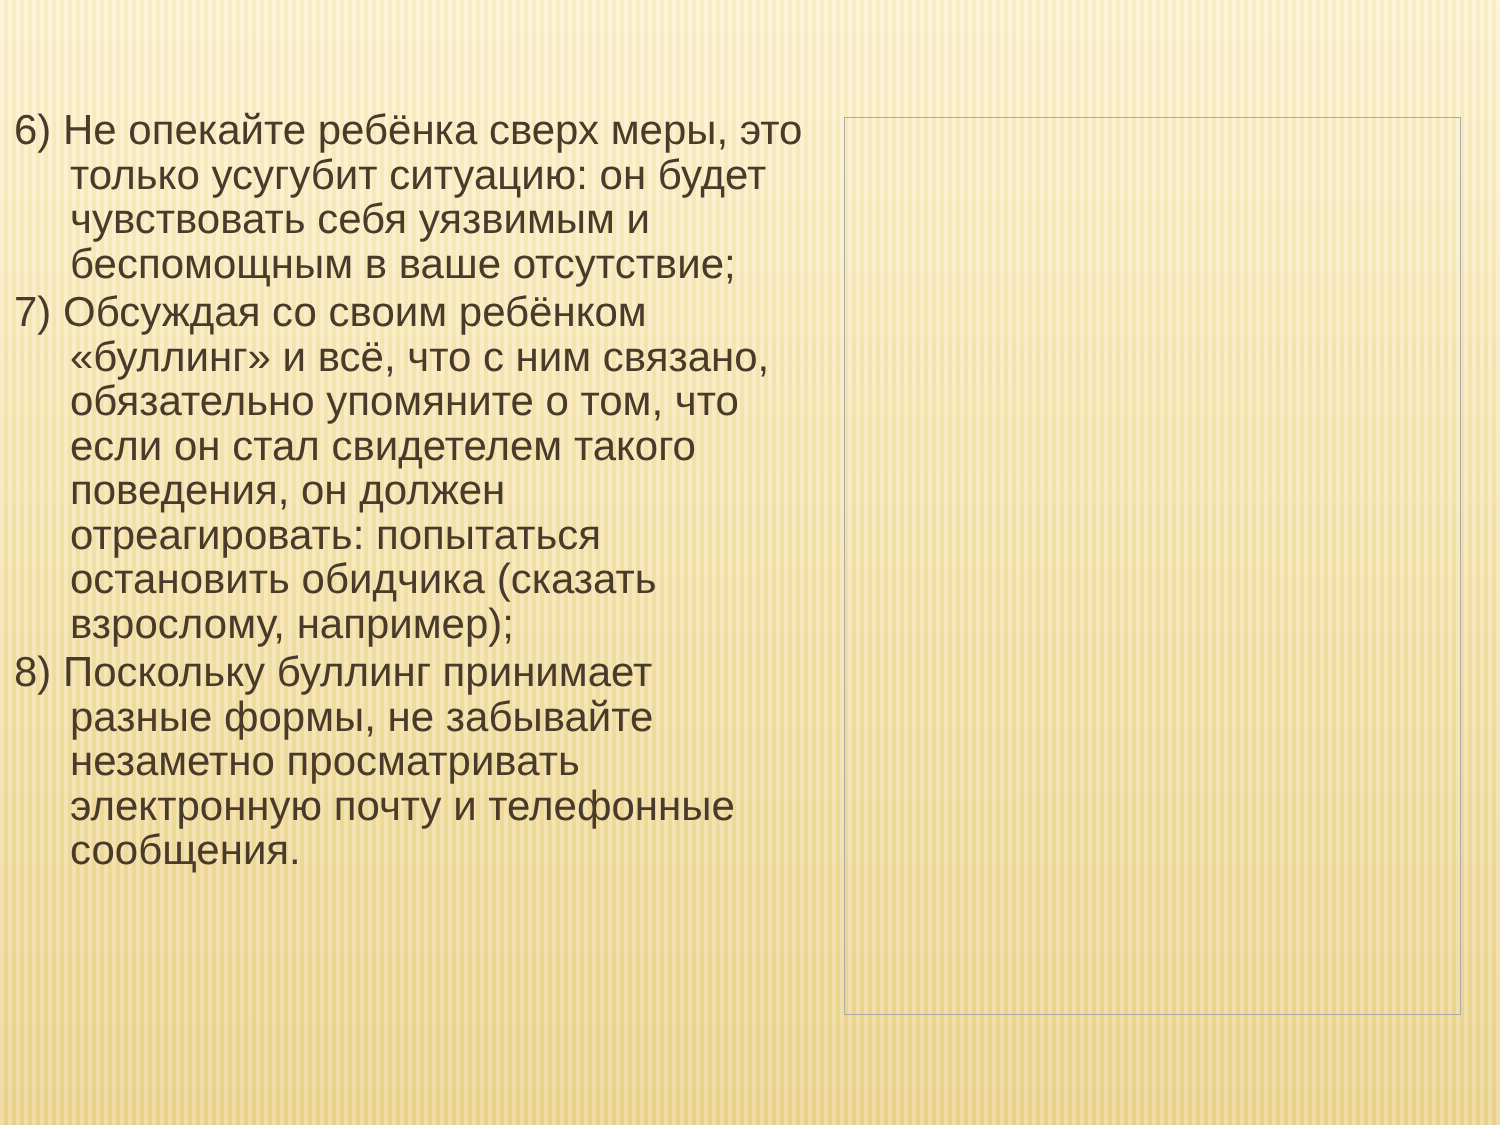6) Не опекайте ребёнка сверх меры, это только усугубит ситуацию: он будет чувствовать себя уязвимым и беспомощным в ваше отсутствие;
7) Обсуждая со своим ребёнком «буллинг» и всё, что с ним связано, обязательно упомяните о том, что если он стал свидетелем такого поведения, он должен отреагировать: попытаться остановить обидчика (сказать взрослому, например);
8) Поскольку буллинг принимает разные формы, не забывайте незаметно просматривать электронную почту и телефонные сообщения.